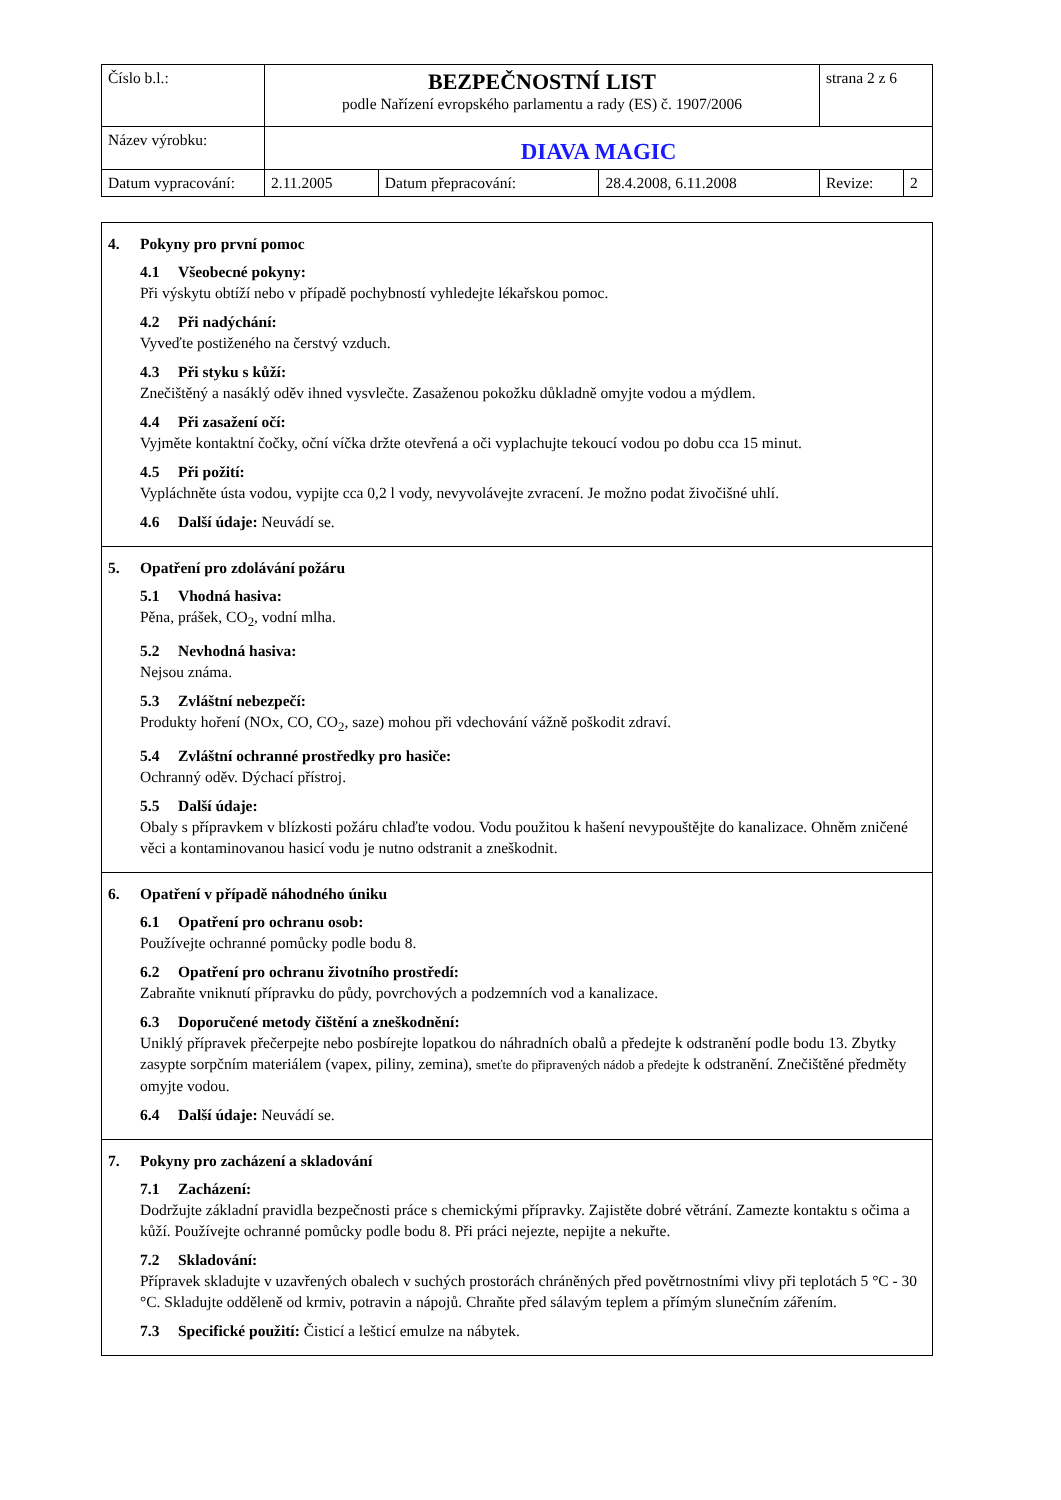| Číslo b.l.: | BEZPEČNOSTNÍ LIST podle Nařízení evropského parlamentu a rady (ES) č. 1907/2006 | | | strana 2 z 6 | |
| Název výrobku: | DIAVA MAGIC | | | | |
| Datum vypracování: | 2.11.2005 | Datum přepracování: | 28.4.2008, 6.11.2008 | Revize: | 2 |
4. Pokyny pro první pomoc
4.1 Všeobecné pokyny:
Při výskytu obtíží nebo v případě pochybností vyhledejte lékařskou pomoc.
4.2 Při nadýchání:
Vyveďte postiženého na čerstvý vzduch.
4.3 Při styku s kůží:
Znečištěný a nasáklý oděv ihned vysvlečte. Zasaženou pokožku důkladně omyjte vodou a mýdlem.
4.4 Při zasažení očí:
Vyjměte kontaktní čočky, oční víčka držte otevřená a oči vyplachujte tekoucí vodou po dobu cca 15 minut.
4.5 Při požití:
Vypláchněte ústa vodou, vypijte cca 0,2 l vody, nevyvolávejte zvracení. Je možno podat živočišné uhlí.
4.6 Další údaje: Neuvádí se.
5. Opatření pro zdolávání požáru
5.1 Vhodná hasiva:
Pěna, prášek, CO<sub>2</sub>, vodní mlha.
5.2 Nevhodná hasiva:
Nejsou známa.
5.3 Zvláštní nebezpečí:
Produkty hoření (NOx, CO, CO<sub>2</sub>, saze) mohou při vdechování vážně poškodit zdraví.
5.4 Zvláštní ochranné prostředky pro hasiče:
Ochranný oděv. Dýchací přístroj.
5.5 Další údaje:
Obaly s přípravkem v blízkosti požáru chlaďte vodou. Vodu použitou k hašení nevypouštějte do kanalizace. Ohněm zničené věci a kontaminovanou hasicí vodu je nutno odstranit a zneškodnit.
6. Opatření v případě náhodného úniku
6.1 Opatření pro ochranu osob:
Používejte ochranné pomůcky podle bodu 8.
6.2 Opatření pro ochranu životního prostředí:
Zabraňte vniknutí přípravku do půdy, povrchových a podzemních vod a kanalizace.
6.3 Doporučené metody čištění a zneškodnění:
Uniklý přípravek přečerpejte nebo posbírejte lopatkou do náhradních obalů a předejte k odstranění podle bodu 13. Zbytky zasypte sorpčním materiálem (vapex, piliny, zemina), smeťte do připravených nádob a předejte k odstranění. Znečištěné předměty omyjte vodou.
6.4 Další údaje: Neuvádí se.
7. Pokyny pro zacházení a skladování
7.1 Zacházení:
Dodržujte základní pravidla bezpečnosti práce s chemickými přípravky. Zajistěte dobré větrání. Zamezte kontaktu s očima a kůží. Používejte ochranné pomůcky podle bodu 8. Při práci nejezte, nepijte a nekuřte.
7.2 Skladování:
Přípravek skladujte v uzavřených obalech v suchých prostorách chráněných před povětrnostními vlivy při teplotách 5 °C - 30 °C. Skladujte odděleně od krmiv, potravin a nápojů. Chraňte před sálavým teplem a přímým slunečním zářením.
7.3 Specifické použití: Čisticí a lešticí emulze na nábytek.